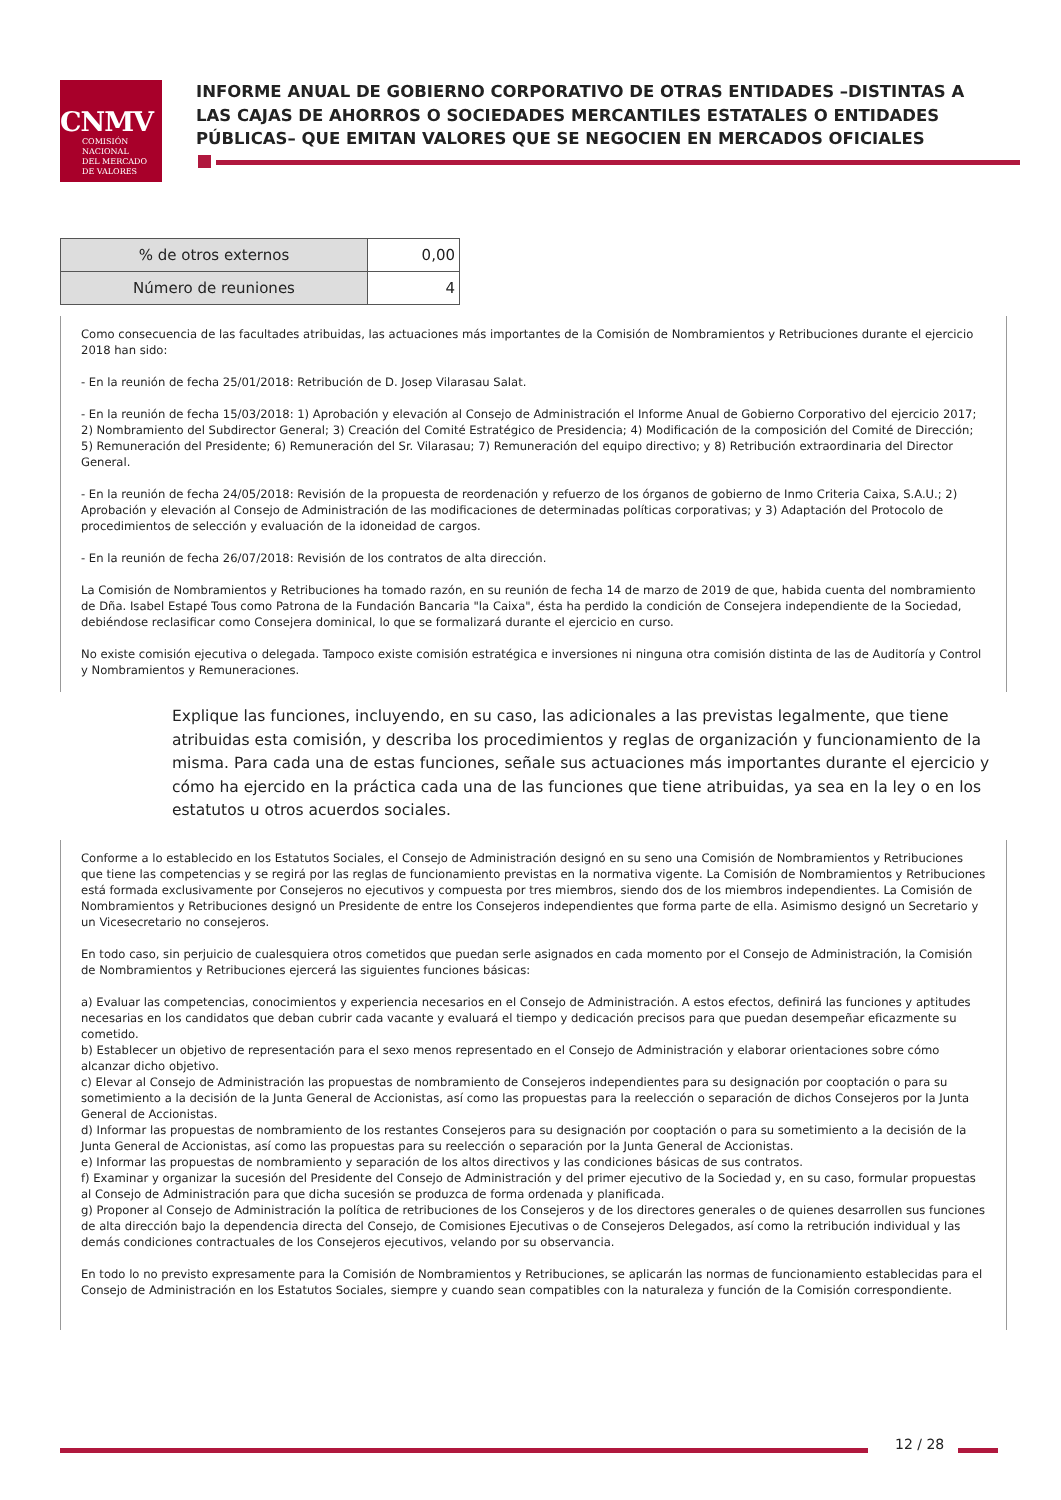CNMV
COMISIÓN
NACIONAL
DEL MERCADO
DE VALORES
INFORME ANUAL DE GOBIERNO CORPORATIVO DE OTRAS ENTIDADES –DISTINTAS A LAS CAJAS DE AHORROS O SOCIEDADES MERCANTILES ESTATALES O ENTIDADES PÚBLICAS– QUE EMITAN VALORES QUE SE NEGOCIEN EN MERCADOS OFICIALES
| % de otros externos | 0,00 |
| Número de reuniones | 4 |
Como consecuencia de las facultades atribuidas, las actuaciones más importantes de la Comisión de Nombramientos y Retribuciones durante el ejercicio 2018 han sido:
- En la reunión de fecha 25/01/2018: Retribución de D. Josep Vilarasau Salat.
- En la reunión de fecha 15/03/2018: 1) Aprobación y elevación al Consejo de Administración el Informe Anual de Gobierno Corporativo del ejercicio 2017; 2) Nombramiento del Subdirector General; 3) Creación del Comité Estratégico de Presidencia; 4) Modificación de la composición del Comité de Dirección; 5) Remuneración del Presidente; 6) Remuneración del Sr. Vilarasau; 7) Remuneración del equipo directivo; y 8) Retribución extraordinaria del Director General.
- En la reunión de fecha 24/05/2018: Revisión de la propuesta de reordenación y refuerzo de los órganos de gobierno de Inmo Criteria Caixa, S.A.U.; 2) Aprobación y elevación al Consejo de Administración de las modificaciones de determinadas políticas corporativas; y 3) Adaptación del Protocolo de procedimientos de selección y evaluación de la idoneidad de cargos.
- En la reunión de fecha 26/07/2018: Revisión de los contratos de alta dirección.
La Comisión de Nombramientos y Retribuciones ha tomado razón, en su reunión de fecha 14 de marzo de 2019 de que, habida cuenta del nombramiento de Dña. Isabel Estapé Tous como Patrona de la Fundación Bancaria "la Caixa", ésta ha perdido la condición de Consejera independiente de la Sociedad, debiéndose reclasificar como Consejera dominical, lo que se formalizará durante el ejercicio en curso.
No existe comisión ejecutiva o delegada. Tampoco existe comisión estratégica e inversiones ni ninguna otra comisión distinta de las de Auditoría y Control y Nombramientos y Remuneraciones.
Explique las funciones, incluyendo, en su caso, las adicionales a las previstas legalmente, que tiene atribuidas esta comisión, y describa los procedimientos y reglas de organización y funcionamiento de la misma. Para cada una de estas funciones, señale sus actuaciones más importantes durante el ejercicio y cómo ha ejercido en la práctica cada una de las funciones que tiene atribuidas, ya sea en la ley o en los estatutos u otros acuerdos sociales.
Conforme a lo establecido en los Estatutos Sociales, el Consejo de Administración designó en su seno una Comisión de Nombramientos y Retribuciones que tiene las competencias y se regirá por las reglas de funcionamiento previstas en la normativa vigente. La Comisión de Nombramientos y Retribuciones está formada exclusivamente por Consejeros no ejecutivos y compuesta por tres miembros, siendo dos de los miembros independientes. La Comisión de Nombramientos y Retribuciones designó un Presidente de entre los Consejeros independientes que forma parte de ella. Asimismo designó un Secretario y un Vicesecretario no consejeros.
En todo caso, sin perjuicio de cualesquiera otros cometidos que puedan serle asignados en cada momento por el Consejo de Administración, la Comisión de Nombramientos y Retribuciones ejercerá las siguientes funciones básicas:
a) Evaluar las competencias, conocimientos y experiencia necesarios en el Consejo de Administración. A estos efectos, definirá las funciones y aptitudes necesarias en los candidatos que deban cubrir cada vacante y evaluará el tiempo y dedicación precisos para que puedan desempeñar eficazmente su cometido.
b) Establecer un objetivo de representación para el sexo menos representado en el Consejo de Administración y elaborar orientaciones sobre cómo alcanzar dicho objetivo.
c) Elevar al Consejo de Administración las propuestas de nombramiento de Consejeros independientes para su designación por cooptación o para su sometimiento a la decisión de la Junta General de Accionistas, así como las propuestas para la reelección o separación de dichos Consejeros por la Junta General de Accionistas.
d) Informar las propuestas de nombramiento de los restantes Consejeros para su designación por cooptación o para su sometimiento a la decisión de la Junta General de Accionistas, así como las propuestas para su reelección o separación por la Junta General de Accionistas.
e) Informar las propuestas de nombramiento y separación de los altos directivos y las condiciones básicas de sus contratos.
f) Examinar y organizar la sucesión del Presidente del Consejo de Administración y del primer ejecutivo de la Sociedad y, en su caso, formular propuestas al Consejo de Administración para que dicha sucesión se produzca de forma ordenada y planificada.
g) Proponer al Consejo de Administración la política de retribuciones de los Consejeros y de los directores generales o de quienes desarrollen sus funciones de alta dirección bajo la dependencia directa del Consejo, de Comisiones Ejecutivas o de Consejeros Delegados, así como la retribución individual y las demás condiciones contractuales de los Consejeros ejecutivos, velando por su observancia.
En todo lo no previsto expresamente para la Comisión de Nombramientos y Retribuciones, se aplicarán las normas de funcionamiento establecidas para el Consejo de Administración en los Estatutos Sociales, siempre y cuando sean compatibles con la naturaleza y función de la Comisión correspondiente.
12 / 28